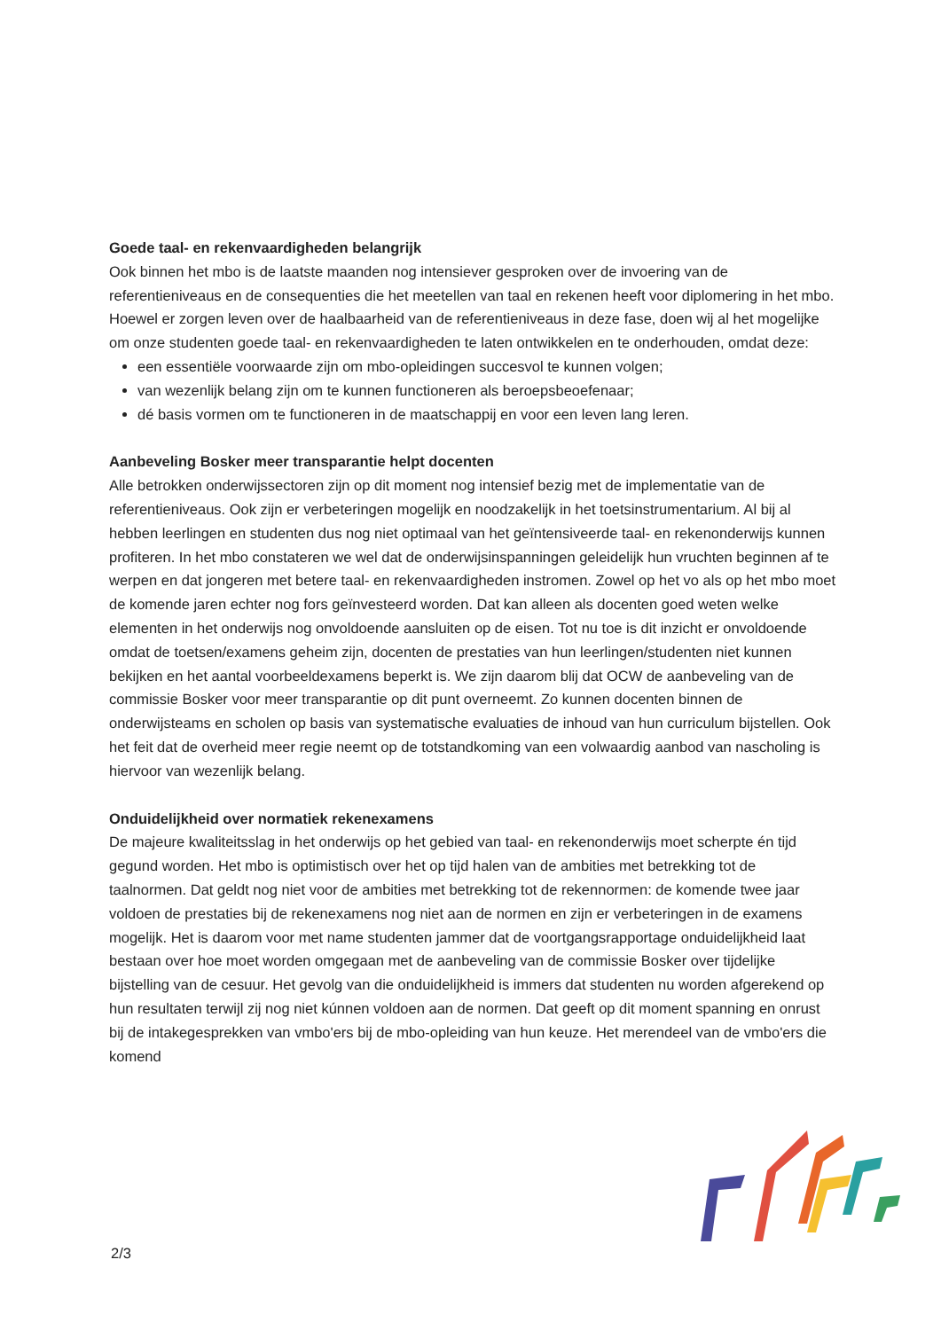Goede taal- en rekenvaardigheden belangrijk
Ook binnen het mbo is de laatste maanden nog intensiever gesproken over de invoering van de referentieniveaus en de consequenties die het meetellen van taal en rekenen heeft voor diplomering in het mbo. Hoewel er zorgen leven over de haalbaarheid van de referentieniveaus in deze fase, doen wij al het mogelijke om onze studenten goede taal- en rekenvaardigheden te laten ontwikkelen en te onderhouden, omdat deze:
een essentiële voorwaarde zijn om mbo-opleidingen succesvol te kunnen volgen;
van wezenlijk belang zijn om te kunnen functioneren als beroepsbeoefenaar;
dé basis vormen om te functioneren in de maatschappij en voor een leven lang leren.
Aanbeveling Bosker meer transparantie helpt docenten
Alle betrokken onderwijssectoren zijn op dit moment nog intensief bezig met de implementatie van de referentieniveaus. Ook zijn er verbeteringen mogelijk en noodzakelijk in het toetsinstrumentarium. Al bij al hebben leerlingen en studenten dus nog niet optimaal van het geïntensiveerde taal- en rekenonderwijs kunnen profiteren. In het mbo constateren we wel dat de onderwijsinspanningen geleidelijk hun vruchten beginnen af te werpen en dat jongeren met betere taal- en rekenvaardigheden instromen. Zowel op het vo als op het mbo moet de komende jaren echter nog fors geïnvesteerd worden. Dat kan alleen als docenten goed weten welke elementen in het onderwijs nog onvoldoende aansluiten op de eisen. Tot nu toe is dit inzicht er onvoldoende omdat de toetsen/examens geheim zijn, docenten de prestaties van hun leerlingen/studenten niet kunnen bekijken en het aantal voorbeeldexamens beperkt is. We zijn daarom blij dat OCW de aanbeveling van de commissie Bosker voor meer transparantie op dit punt overneemt. Zo kunnen docenten binnen de onderwijsteams en scholen op basis van systematische evaluaties de inhoud van hun curriculum bijstellen. Ook het feit dat de overheid meer regie neemt op de totstandkoming van een volwaardig aanbod van nascholing is hiervoor van wezenlijk belang.
Onduidelijkheid over normatiek rekenexamens
De majeure kwaliteitsslag in het onderwijs op het gebied van taal- en rekenonderwijs moet scherpte én tijd gegund worden. Het mbo is optimistisch over het op tijd halen van de ambities met betrekking tot de taalnormen. Dat geldt nog niet voor de ambities met betrekking tot de rekennormen: de komende twee jaar voldoen de prestaties bij de rekenexamens nog niet aan de normen en zijn er verbeteringen in de examens mogelijk. Het is daarom voor met name studenten jammer dat de voortgangsrapportage onduidelijkheid laat bestaan over hoe moet worden omgegaan met de aanbeveling van de commissie Bosker over tijdelijke bijstelling van de cesuur. Het gevolg van die onduidelijkheid is immers dat studenten nu worden afgerekend op hun resultaten terwijl zij nog niet kúnnen voldoen aan de normen. Dat geeft op dit moment spanning en onrust bij de intakegesprekken van vmbo'ers bij de mbo-opleiding van hun keuze. Het merendeel van de vmbo'ers die komend
2/3